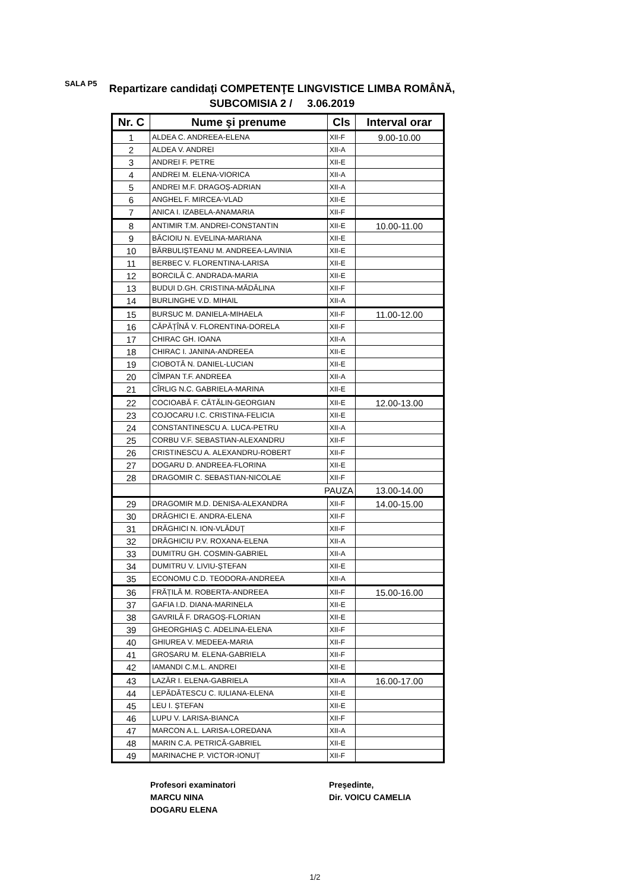SALA P5
Repartizare candidaţi COMPETENŢE LINGVISTICE LIMBA ROMÂNĂ, SUBCOMISIA 2 / 3.06.2019
| Nr. C | Nume şi prenume | Cls | Interval orar |
| --- | --- | --- | --- |
| 1 | ALDEA C. ANDREEA-ELENA | XII-F | 9.00-10.00 |
| 2 | ALDEA V. ANDREI | XII-A | |
| 3 | ANDREI F. PETRE | XII-E | |
| 4 | ANDREI M. ELENA-VIORICA | XII-A | |
| 5 | ANDREI M.F. DRAGOȘ-ADRIAN | XII-A | |
| 6 | ANGHEL F. MIRCEA-VLAD | XII-E | |
| 7 | ANICA I. IZABELA-ANAMARIA | XII-F | |
| 8 | ANTIMIR T.M. ANDREI-CONSTANTIN | XII-E | 10.00-11.00 |
| 9 | BĂCIOIU N. EVELINA-MARIANA | XII-E | |
| 10 | BĂRBULIȘTEANU M. ANDREEA-LAVINIA | XII-E | |
| 11 | BERBEC V. FLORENTINA-LARISA | XII-E | |
| 12 | BORCILĂ C. ANDRADA-MARIA | XII-E | |
| 13 | BUDUI D.GH. CRISTINA-MĂDĂLINA | XII-F | |
| 14 | BURLINGHE V.D. MIHAIL | XII-A | |
| 15 | BURSUC M. DANIELA-MIHAELA | XII-F | 11.00-12.00 |
| 16 | CĂPĂȚÎNĂ V. FLORENTINA-DORELA | XII-F | |
| 17 | CHIRAC GH. IOANA | XII-A | |
| 18 | CHIRAC I. JANINA-ANDREEA | XII-E | |
| 19 | CIOBOTĂ N. DANIEL-LUCIAN | XII-E | |
| 20 | CÎMPAN T.F. ANDREEA | XII-A | |
| 21 | CÎRLIG N.C. GABRIELA-MARINA | XII-E | |
| 22 | COCIOABĂ F. CĂTĂLIN-GEORGIAN | XII-E | 12.00-13.00 |
| 23 | COJOCARU I.C. CRISTINA-FELICIA | XII-E | |
| 24 | CONSTANTINESCU A. LUCA-PETRU | XII-A | |
| 25 | CORBU V.F. SEBASTIAN-ALEXANDRU | XII-F | |
| 26 | CRISTINESCU A. ALEXANDRU-ROBERT | XII-F | |
| 27 | DOGARU D. ANDREEA-FLORINA | XII-E | |
| 28 | DRAGOMIR C. SEBASTIAN-NICOLAE | XII-F | |
| | PAUZA | | 13.00-14.00 |
| 29 | DRAGOMIR M.D. DENISA-ALEXANDRA | XII-F | 14.00-15.00 |
| 30 | DRĂGHICI E. ANDRA-ELENA | XII-F | |
| 31 | DRĂGHICI N. ION-VLĂDUȚ | XII-F | |
| 32 | DRĂGHICIU P.V. ROXANA-ELENA | XII-A | |
| 33 | DUMITRU GH. COSMIN-GABRIEL | XII-A | |
| 34 | DUMITRU V. LIVIU-ȘTEFAN | XII-E | |
| 35 | ECONOMU C.D. TEODORA-ANDREEA | XII-A | |
| 36 | FRĂȚILĂ M. ROBERTA-ANDREEA | XII-F | 15.00-16.00 |
| 37 | GAFIA I.D. DIANA-MARINELA | XII-E | |
| 38 | GAVRILĂ F. DRAGOȘ-FLORIAN | XII-E | |
| 39 | GHEORGHIAȘ C. ADELINA-ELENA | XII-F | |
| 40 | GHIUREA V. MEDEEA-MARIA | XII-F | |
| 41 | GROSARU M. ELENA-GABRIELA | XII-F | |
| 42 | IAMANDI C.M.L. ANDREI | XII-E | |
| 43 | LAZĂR I. ELENA-GABRIELA | XII-A | 16.00-17.00 |
| 44 | LEPĂDĂTESCU C. IULIANA-ELENA | XII-E | |
| 45 | LEU I. ȘTEFAN | XII-E | |
| 46 | LUPU V. LARISA-BIANCA | XII-F | |
| 47 | MARCON A.L. LARISA-LOREDANA | XII-A | |
| 48 | MARIN C.A. PETRICĂ-GABRIEL | XII-E | |
| 49 | MARINACHE P. VICTOR-IONUȚ | XII-F | |
Profesori examinatori
MARCU NINA
DOGARU ELENA
Preşedinte,
Dir. VOICU CAMELIA
1/2